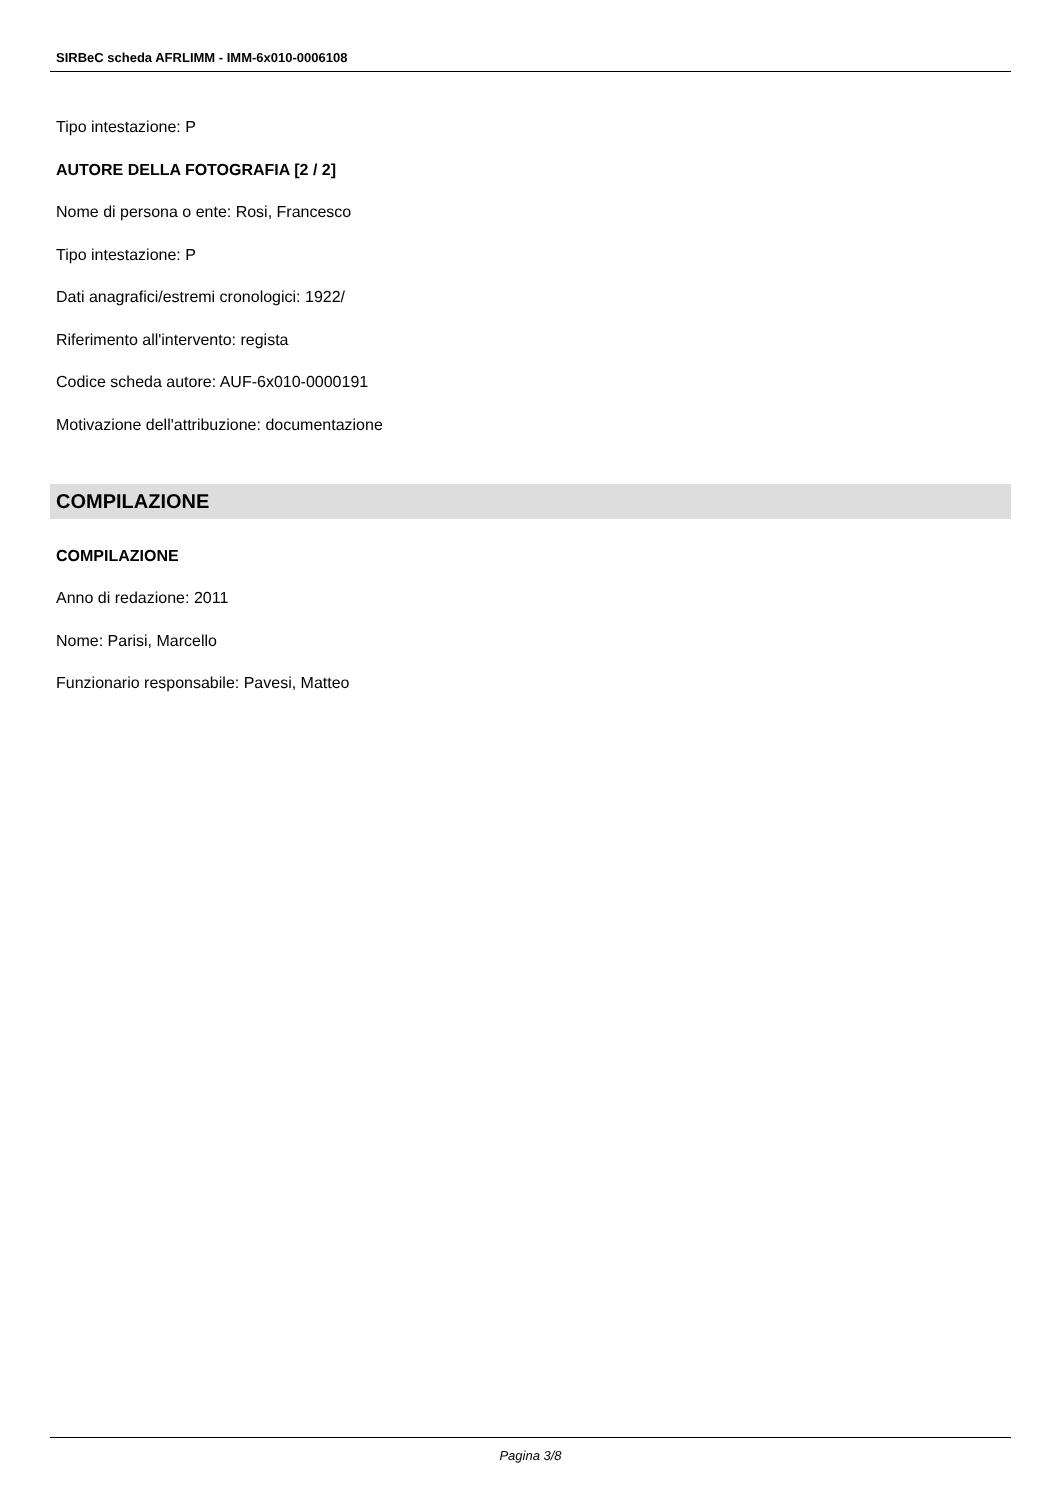SIRBeC scheda AFRLIMM - IMM-6x010-0006108
Tipo intestazione: P
AUTORE DELLA FOTOGRAFIA [2 / 2]
Nome di persona o ente: Rosi, Francesco
Tipo intestazione: P
Dati anagrafici/estremi cronologici: 1922/
Riferimento all'intervento: regista
Codice scheda autore: AUF-6x010-0000191
Motivazione dell'attribuzione: documentazione
COMPILAZIONE
COMPILAZIONE
Anno di redazione: 2011
Nome: Parisi, Marcello
Funzionario responsabile: Pavesi, Matteo
Pagina 3/8